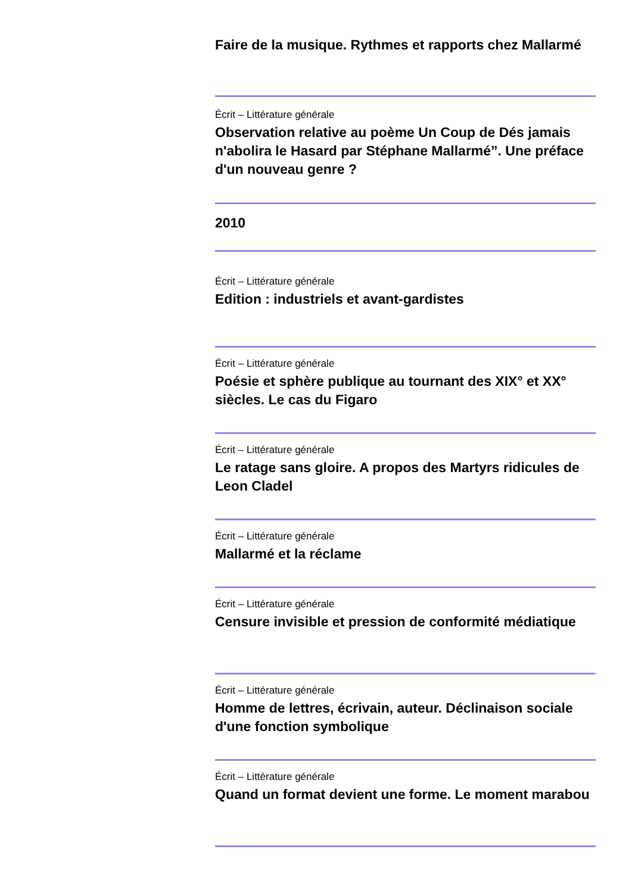Faire de la musique. Rythmes et rapports chez Mallarmé
Écrit – Littérature générale
Observation relative au poème Un Coup de Dés jamais n'abolira le Hasard par Stéphane Mallarmé”. Une préface d'un nouveau genre ?
2010
Écrit – Littérature générale
Edition : industriels et avant-gardistes
Écrit – Littérature générale
Poésie et sphère publique au tournant des XIX° et XX° siècles. Le cas du Figaro
Écrit – Littérature générale
Le ratage sans gloire. A propos des Martyrs ridicules de Leon Cladel
Écrit – Littérature générale
Mallarmé et la réclame
Écrit – Littérature générale
Censure invisible et pression de conformité médiatique
Écrit – Littérature générale
Homme de lettres, écrivain, auteur. Déclinaison sociale d'une fonction symbolique
Écrit – Littérature générale
Quand un format devient une forme. Le moment marabou